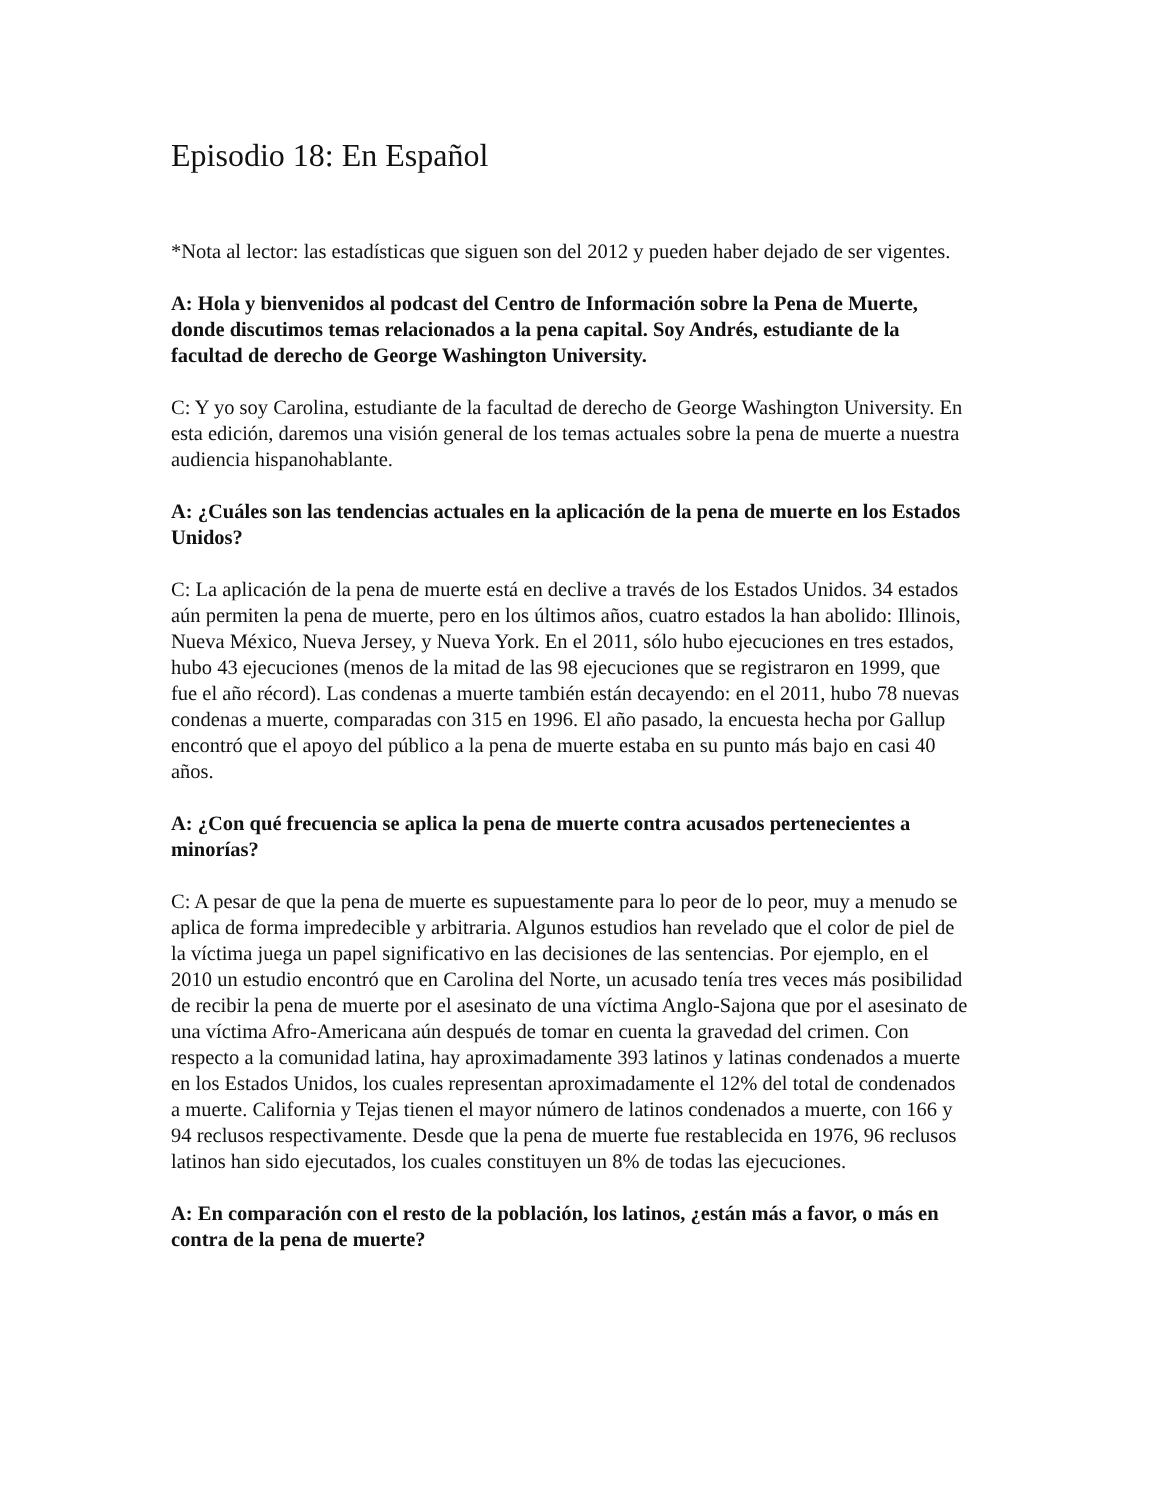Episodio 18: En Español
*Nota al lector: las estadísticas que siguen son del 2012 y pueden haber dejado de ser vigentes.
A: Hola y bienvenidos al podcast del Centro de Información sobre la Pena de Muerte, donde discutimos temas relacionados a la pena capital. Soy Andrés, estudiante de la facultad de derecho de George Washington University.
C: Y yo soy Carolina, estudiante de la facultad de derecho de George Washington University. En esta edición, daremos una visión general de los temas actuales sobre la pena de muerte a nuestra audiencia hispanohablante.
A: ¿Cuáles son las tendencias actuales en la aplicación de la pena de muerte en los Estados Unidos?
C: La aplicación de la pena de muerte está en declive a través de los Estados Unidos. 34 estados aún permiten la pena de muerte, pero en los últimos años, cuatro estados la han abolido: Illinois, Nueva México, Nueva Jersey, y Nueva York. En el 2011, sólo hubo ejecuciones en tres estados, hubo 43 ejecuciones (menos de la mitad de las 98 ejecuciones que se registraron en 1999, que fue el año récord). Las condenas a muerte también están decayendo: en el 2011, hubo 78 nuevas condenas a muerte, comparadas con 315 en 1996. El año pasado, la encuesta hecha por Gallup encontró que el apoyo del público a la pena de muerte estaba en su punto más bajo en casi 40 años.
A: ¿Con qué frecuencia se aplica la pena de muerte contra acusados pertenecientes a minorías?
C: A pesar de que la pena de muerte es supuestamente para lo peor de lo peor, muy a menudo se aplica de forma impredecible y arbitraria. Algunos estudios han revelado que el color de piel de la víctima juega un papel significativo en las decisiones de las sentencias. Por ejemplo, en el 2010 un estudio encontró que en Carolina del Norte, un acusado tenía tres veces más posibilidad de recibir la pena de muerte por el asesinato de una víctima Anglo-Sajona que por el asesinato de una víctima Afro-Americana aún después de tomar en cuenta la gravedad del crimen. Con respecto a la comunidad latina, hay aproximadamente 393 latinos y latinas condenados a muerte en los Estados Unidos, los cuales representan aproximadamente el 12% del total de condenados a muerte. California y Tejas tienen el mayor número de latinos condenados a muerte, con 166 y 94 reclusos respectivamente. Desde que la pena de muerte fue restablecida en 1976, 96 reclusos latinos han sido ejecutados, los cuales constituyen un 8% de todas las ejecuciones.
A: En comparación con el resto de la población, los latinos, ¿están más a favor, o más en contra de la pena de muerte?